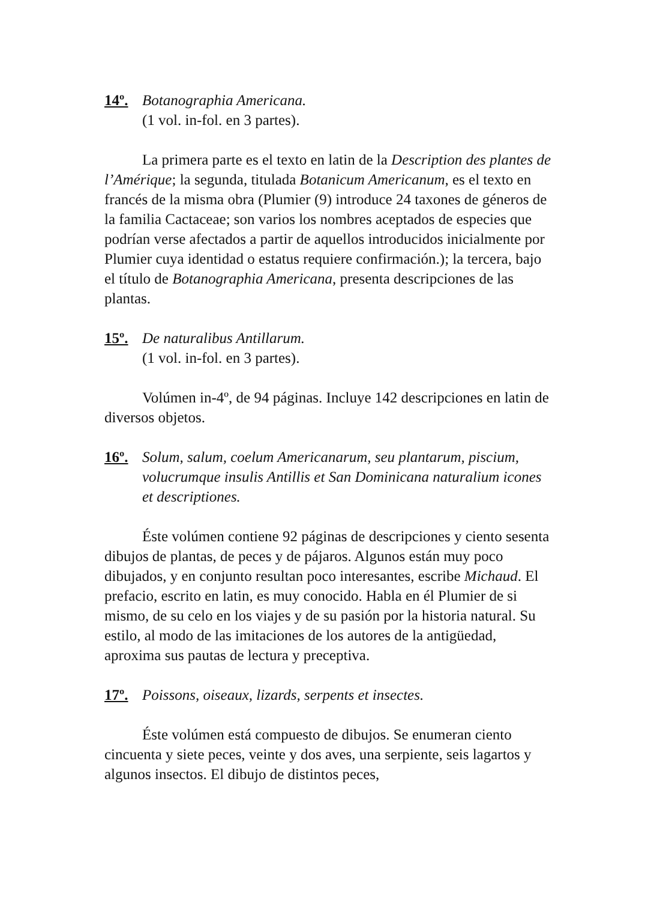14º. Botanographia Americana.
(1 vol. in-fol. en 3 partes).
La primera parte es el texto en latin de la Description des plantes de l’Amérique; la segunda, titulada Botanicum Americanum, es el texto en francés de la misma obra (Plumier (9) introduce 24 taxones de géneros de la familia Cactaceae; son varios los nombres aceptados de especies que podrían verse afectados a partir de aquellos introducidos inicialmente por Plumier cuya identidad o estatus requiere confirmación.); la tercera, bajo el título de Botanographia Americana, presenta descripciones de las plantas.
15º. De naturalibus Antillarum.
(1 vol. in-fol. en 3 partes).
Volúmen in-4º, de 94 páginas. Incluye 142 descripciones en latin de diversos objetos.
16º. Solum, salum, coelum Americanarum, seu plantarum, piscium, volucrumque insulis Antillis et San Dominicana naturalium icones et descriptiones.
Éste volúmen contiene 92 páginas de descripciones y ciento sesenta dibujos de plantas, de peces y de pájaros. Algunos están muy poco dibujados, y en conjunto resultan poco interesantes, escribe Michaud. El prefacio, escrito en latin, es muy conocido. Habla en él Plumier de si mismo, de su celo en los viajes y de su pasión por la historia natural. Su estilo, al modo de las imitaciones de los autores de la antigüedad, aproxima sus pautas de lectura y preceptiva.
17º. Poissons, oiseaux, lizards, serpents et insectes.
Éste volúmen está compuesto de dibujos. Se enumeran ciento cincuenta y siete peces, veinte y dos aves, una serpiente, seis lagartos y algunos insectos. El dibujo de distintos peces,